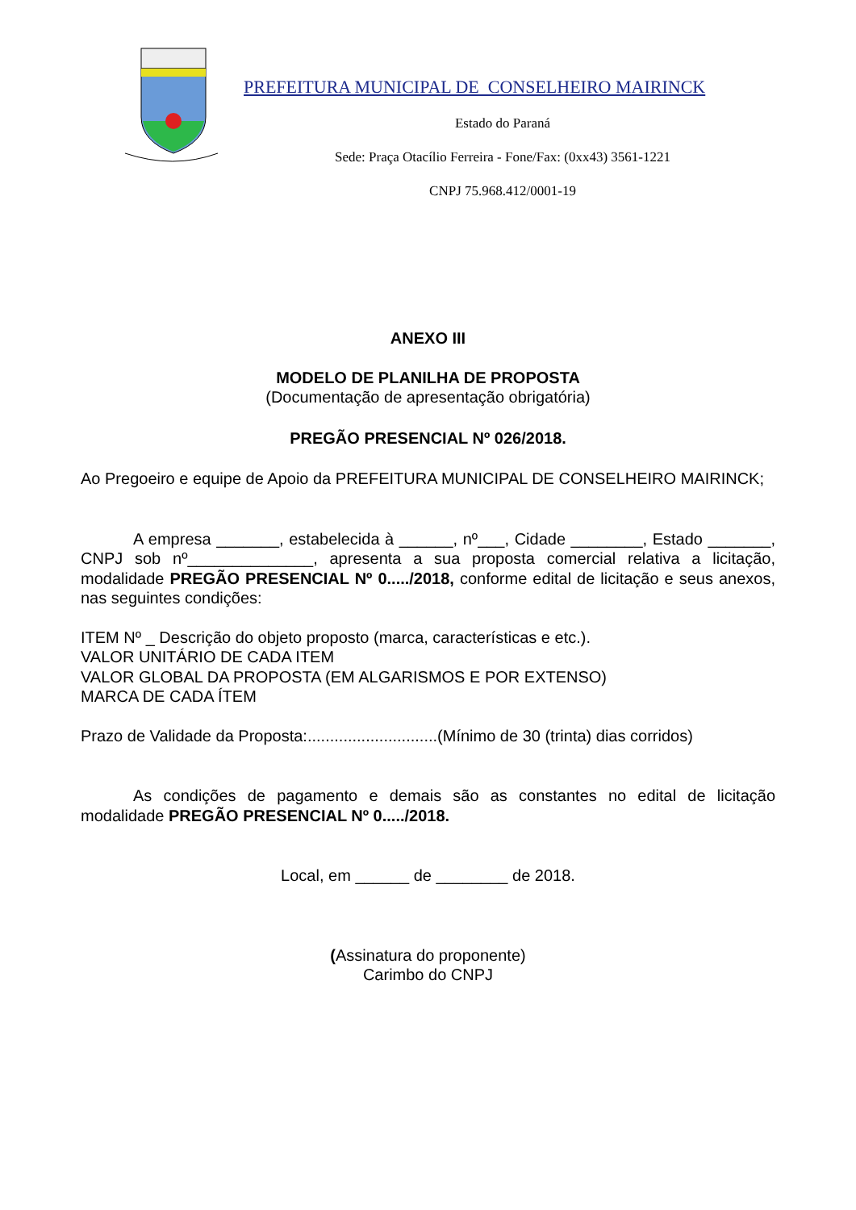PREFEITURA MUNICIPAL DE CONSELHEIRO MAIRINCK
Estado do Paraná
Sede: Praça Otacílio Ferreira - Fone/Fax: (0xx43) 3561-1221
CNPJ 75.968.412/0001-19
ANEXO III
MODELO DE PLANILHA DE PROPOSTA
(Documentação de apresentação obrigatória)
PREGÃO PRESENCIAL Nº 026/2018.
Ao Pregoeiro e equipe de Apoio da PREFEITURA MUNICIPAL DE CONSELHEIRO MAIRINCK;
A empresa _______, estabelecida à ______, nº___, Cidade ________, Estado _______, CNPJ sob nº______________, apresenta a sua proposta comercial relativa a licitação, modalidade PREGÃO PRESENCIAL Nº 0...../2018, conforme edital de licitação e seus anexos, nas seguintes condições:
ITEM Nº _ Descrição do objeto proposto (marca, características e etc.).
VALOR UNITÁRIO DE CADA ITEM
VALOR GLOBAL DA PROPOSTA (EM ALGARISMOS E POR EXTENSO)
MARCA DE CADA ÍTEM
Prazo de Validade da Proposta:.............................(Mínimo de 30 (trinta) dias corridos)
As condições de pagamento e demais são as constantes no edital de licitação modalidade PREGÃO PRESENCIAL Nº 0...../2018.
Local, em ______ de ________ de 2018.
(Assinatura do proponente)
Carimbo do CNPJ